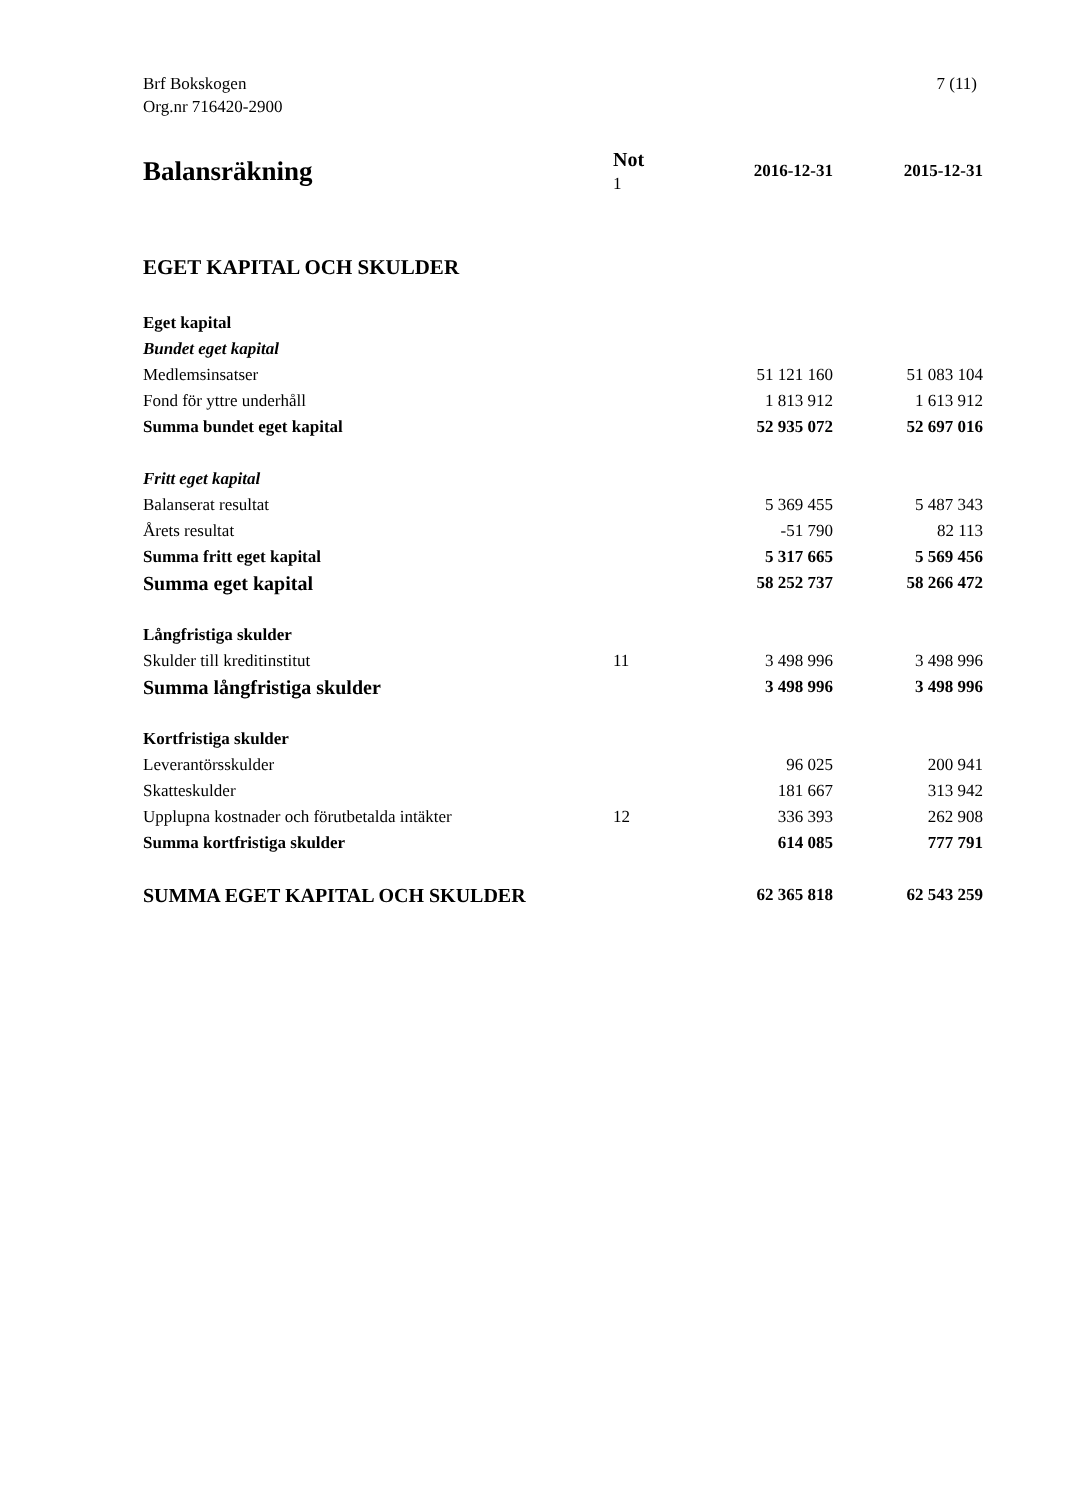Brf Bokskogen
Org.nr 716420-2900
7 (11)
| Balansräkning | Not 1 | 2016-12-31 | 2015-12-31 |
| --- | --- | --- | --- |
| EGET KAPITAL OCH SKULDER | | | |
| Eget kapital | | | |
| Bundet eget kapital | | | |
| Medlemsinsatser | | 51 121 160 | 51 083 104 |
| Fond för yttre underhåll | | 1 813 912 | 1 613 912 |
| Summa bundet eget kapital | | 52 935 072 | 52 697 016 |
| Fritt eget kapital | | | |
| Balanserat resultat | | 5 369 455 | 5 487 343 |
| Årets resultat | | -51 790 | 82 113 |
| Summa fritt eget kapital | | 5 317 665 | 5 569 456 |
| Summa eget kapital | | 58 252 737 | 58 266 472 |
| Långfristiga skulder | | | |
| Skulder till kreditinstitut | 11 | 3 498 996 | 3 498 996 |
| Summa långfristiga skulder | | 3 498 996 | 3 498 996 |
| Kortfristiga skulder | | | |
| Leverantörsskulder | | 96 025 | 200 941 |
| Skatteskulder | | 181 667 | 313 942 |
| Upplupna kostnader och förutbetalda intäkter | 12 | 336 393 | 262 908 |
| Summa kortfristiga skulder | | 614 085 | 777 791 |
| SUMMA EGET KAPITAL OCH SKULDER | | 62 365 818 | 62 543 259 |